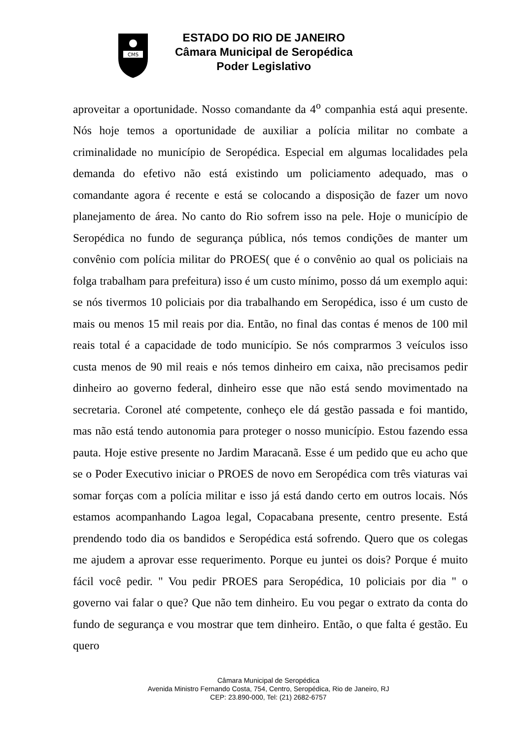CMS
ESTADO DO RIO DE JANEIRO
Câmara Municipal de Seropédica
Poder Legislativo
aproveitar a oportunidade. Nosso comandante da 4<sup>o</sup> companhia está aqui presente. Nós hoje temos a oportunidade de auxiliar a polícia militar no combate a criminalidade no município de Seropédica. Especial em algumas localidades pela demanda do efetivo não está existindo um policiamento adequado, mas o comandante agora é recente e está se colocando a disposição de fazer um novo planejamento de área. No canto do Rio sofrem isso na pele. Hoje o município de Seropédica no fundo de segurança pública, nós temos condições de manter um convênio com polícia militar do PROES( que é o convênio ao qual os policiais na folga trabalham para prefeitura) isso é um custo mínimo, posso dá um exemplo aqui: se nós tivermos 10 policiais por dia trabalhando em Seropédica, isso é um custo de mais ou menos 15 mil reais por dia. Então, no final das contas é menos de 100 mil reais total é a capacidade de todo município. Se nós comprarmos 3 veículos isso custa menos de 90 mil reais e nós temos dinheiro em caixa, não precisamos pedir dinheiro ao governo federal, dinheiro esse que não está sendo movimentado na secretaria. Coronel até competente, conheço ele dá gestão passada e foi mantido, mas não está tendo autonomia para proteger o nosso município. Estou fazendo essa pauta. Hoje estive presente no Jardim Maracanã. Esse é um pedido que eu acho que se o Poder Executivo iniciar o PROES de novo em Seropédica com três viaturas vai somar forças com a polícia militar e isso já está dando certo em outros locais. Nós estamos acompanhando Lagoa legal, Copacabana presente, centro presente. Está prendendo todo dia os bandidos e Seropédica está sofrendo. Quero que os colegas me ajudem a aprovar esse requerimento. Porque eu juntei os dois? Porque é muito fácil você pedir. " Vou pedir PROES para Seropédica, 10 policiais por dia " o governo vai falar o que? Que não tem dinheiro. Eu vou pegar o extrato da conta do fundo de segurança e vou mostrar que tem dinheiro. Então, o que falta é gestão. Eu quero
Câmara Municipal de Seropédica
Avenida Ministro Fernando Costa, 754, Centro, Seropédica, Rio de Janeiro, RJ
CEP: 23.890-000, Tel: (21) 2682-6757